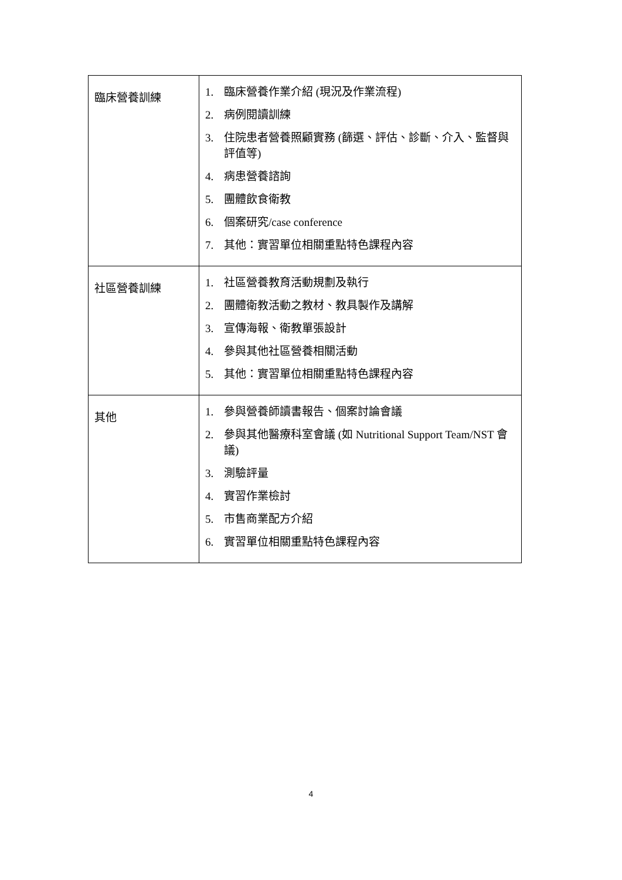| 臨床營養訓練 | 1. 臨床營養作業介紹 (現況及作業流程) 2. 病例閱讀訓練 3. 住院患者營養照顧實務 (篩選、評估、診斷、介入、監督與評值等) 4. 病患營養諮詢 5. 團體飲食衛教 6. 個案研究/case conference 7. 其他：實習單位相關重點特色課程內容 |
| 社區營養訓練 | 1. 社區營養教育活動規劃及執行 2. 團體衛教活動之教材、教具製作及講解 3. 宣傳海報、衛教單張設計 4. 參與其他社區營養相關活動 5. 其他：實習單位相關重點特色課程內容 |
| 其他 | 1. 參與營養師讀書報告、個案討論會議 2. 參與其他醫療科室會議 (如 Nutritional Support Team/NST 會議) 3. 測驗評量 4. 實習作業檢討 5. 市售商業配方介紹 6. 實習單位相關重點特色課程內容 |
4